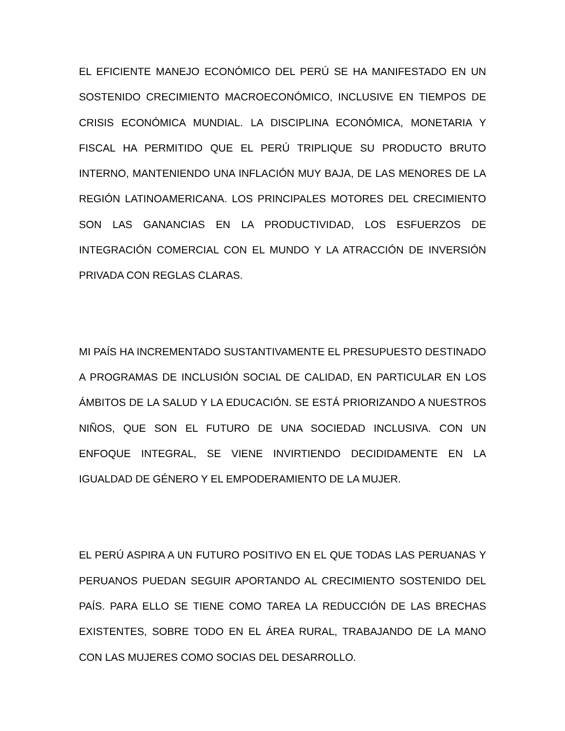EL EFICIENTE MANEJO ECONÓMICO DEL PERÚ SE HA MANIFESTADO EN UN SOSTENIDO CRECIMIENTO MACROECONÓMICO, INCLUSIVE EN TIEMPOS DE CRISIS ECONÓMICA MUNDIAL. LA DISCIPLINA ECONÓMICA, MONETARIA Y FISCAL HA PERMITIDO QUE EL PERÚ TRIPLIQUE SU PRODUCTO BRUTO INTERNO, MANTENIENDO UNA INFLACIÓN MUY BAJA, DE LAS MENORES DE LA REGIÓN LATINOAMERICANA. LOS PRINCIPALES MOTORES DEL CRECIMIENTO SON LAS GANANCIAS EN LA PRODUCTIVIDAD, LOS ESFUERZOS DE INTEGRACIÓN COMERCIAL CON EL MUNDO Y LA ATRACCIÓN DE INVERSIÓN PRIVADA CON REGLAS CLARAS.
MI PAÍS HA INCREMENTADO SUSTANTIVAMENTE EL PRESUPUESTO DESTINADO A PROGRAMAS DE INCLUSIÓN SOCIAL DE CALIDAD, EN PARTICULAR EN LOS ÁMBITOS DE LA SALUD Y LA EDUCACIÓN. SE ESTÁ PRIORIZANDO A NUESTROS NIÑOS, QUE SON EL FUTURO DE UNA SOCIEDAD INCLUSIVA. CON UN ENFOQUE INTEGRAL, SE VIENE INVIRTIENDO DECIDIDAMENTE EN LA IGUALDAD DE GÉNERO Y EL EMPODERAMIENTO DE LA MUJER.
EL PERÚ ASPIRA A UN FUTURO POSITIVO EN EL QUE TODAS LAS PERUANAS Y PERUANOS PUEDAN SEGUIR APORTANDO AL CRECIMIENTO SOSTENIDO DEL PAÍS. PARA ELLO SE TIENE COMO TAREA LA REDUCCIÓN DE LAS BRECHAS EXISTENTES, SOBRE TODO EN EL ÁREA RURAL, TRABAJANDO DE LA MANO CON LAS MUJERES COMO SOCIAS DEL DESARROLLO.